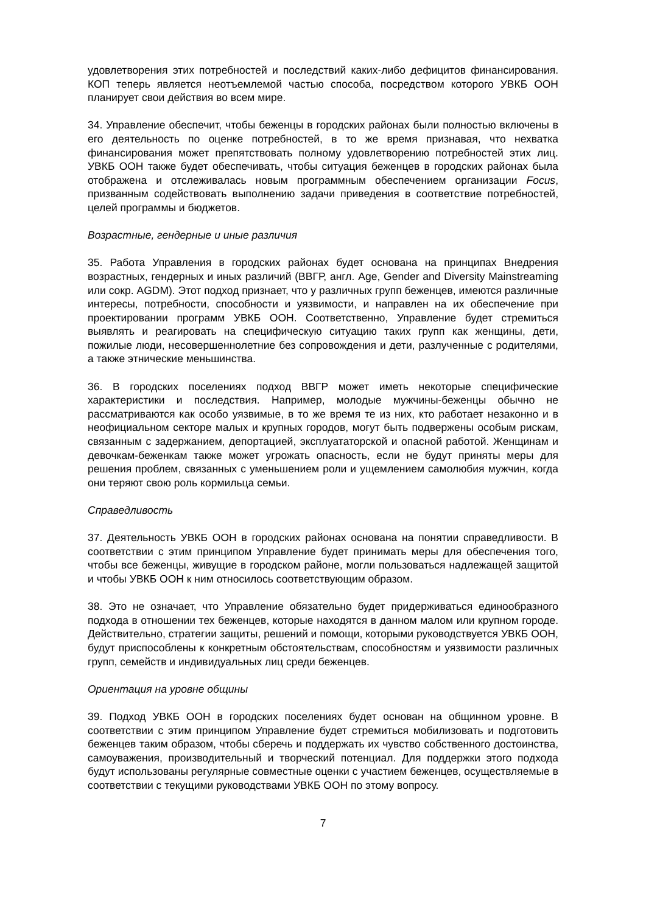удовлетворения этих потребностей и последствий каких-либо дефицитов финансирования. КОП теперь является неотъемлемой частью способа, посредством которого УВКБ ООН планирует свои действия во всем мире.
34. Управление обеспечит, чтобы беженцы в городских районах были полностью включены в его деятельность по оценке потребностей, в то же время признавая, что нехватка финансирования может препятствовать полному удовлетворению потребностей этих лиц. УВКБ ООН также будет обеспечивать, чтобы ситуация беженцев в городских районах была отображена и отслеживалась новым программным обеспечением организации Focus, призванным содействовать выполнению задачи приведения в соответствие потребностей, целей программы и бюджетов.
Возрастные, гендерные и иные различия
35. Работа Управления в городских районах будет основана на принципах Внедрения возрастных, гендерных и иных различий (ВВГР, англ. Age, Gender and Diversity Mainstreaming или сокр. AGDM). Этот подход признает, что у различных групп беженцев, имеются различные интересы, потребности, способности и уязвимости, и направлен на их обеспечение при проектировании программ УВКБ ООН. Соответственно, Управление будет стремиться выявлять и реагировать на специфическую ситуацию таких групп как женщины, дети, пожилые люди, несовершеннолетние без сопровождения и дети, разлученные с родителями, а также этнические меньшинства.
36. В городских поселениях подход ВВГР может иметь некоторые специфические характеристики и последствия. Например, молодые мужчины-беженцы обычно не рассматриваются как особо уязвимые, в то же время те из них, кто работает незаконно и в неофициальном секторе малых и крупных городов, могут быть подвержены особым рискам, связанным с задержанием, депортацией, эксплуататорской и опасной работой. Женщинам и девочкам-беженкам также может угрожать опасность, если не будут приняты меры для решения проблем, связанных с уменьшением роли и ущемлением самолюбия мужчин, когда они теряют свою роль кормильца семьи.
Справедливость
37. Деятельность УВКБ ООН в городских районах основана на понятии справедливости. В соответствии с этим принципом Управление будет принимать меры для обеспечения того, чтобы все беженцы, живущие в городском районе, могли пользоваться надлежащей защитой и чтобы УВКБ ООН к ним относилось соответствующим образом.
38. Это не означает, что Управление обязательно будет придерживаться единообразного подхода в отношении тех беженцев, которые находятся в данном малом или крупном городе. Действительно, стратегии защиты, решений и помощи, которыми руководствуется УВКБ ООН, будут приспособлены к конкретным обстоятельствам, способностям и уязвимости различных групп, семейств и индивидуальных лиц среди беженцев.
Ориентация на уровне общины
39. Подход УВКБ ООН в городских поселениях будет основан на общинном уровне. В соответствии с этим принципом Управление будет стремиться мобилизовать и подготовить беженцев таким образом, чтобы сберечь и поддержать их чувство собственного достоинства, самоуважения, производительный и творческий потенциал. Для поддержки этого подхода будут использованы регулярные совместные оценки с участием беженцев, осуществляемые в соответствии с текущими руководствами УВКБ ООН по этому вопросу.
7